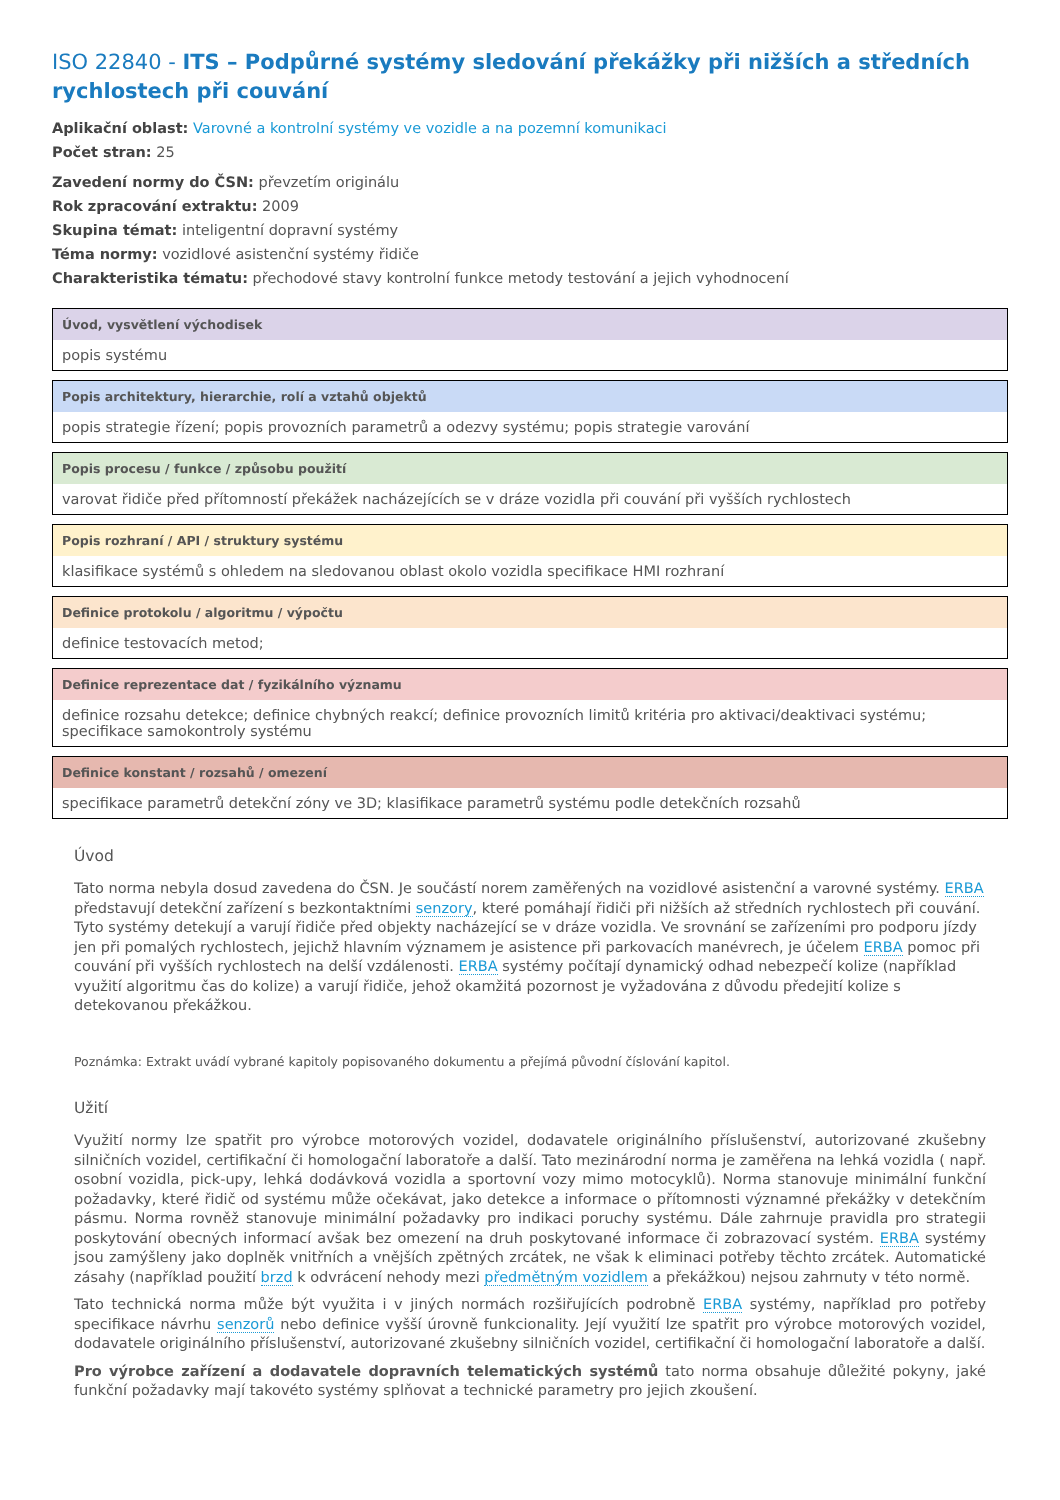ISO 22840 - ITS – Podpůrné systémy sledování překážky při nižších a středních rychlostech při couvání
Aplikační oblast: Varovné a kontrolní systémy ve vozidle a na pozemní komunikaci
Počet stran: 25
Zavedení normy do ČSN: převzetím originálu
Rok zpracování extraktu: 2009
Skupina témat: inteligentní dopravní systémy
Téma normy: vozidlové asistenční systémy řidiče
Charakteristika tématu: přechodové stavy kontrolní funkce metody testování a jejich vyhodnocení
Úvod, vysvětlení východisek
popis systému
Popis architektury, hierarchie, rolí a vztahů objektů
popis strategie řízení; popis provozních parametrů a odezvy systému; popis strategie varování
Popis procesu / funkce / způsobu použití
varovat řidiče před přítomností překážek nacházejících se v dráze vozidla při couvání při vyšších rychlostech
Popis rozhraní / API / struktury systému
klasifikace systémů s ohledem na sledovanou oblast okolo vozidla specifikace HMI rozhraní
Definice protokolu / algoritmu / výpočtu
definice testovacích metod;
Definice reprezentace dat / fyzikálního významu
definice rozsahu detekce; definice chybných reakcí; definice provozních limitů kritéria pro aktivaci/deaktivaci systému; specifikace samokontroly systému
Definice konstant / rozsahů / omezení
specifikace parametrů detekční zóny ve 3D; klasifikace parametrů systému podle detekčních rozsahů
Úvod
Tato norma nebyla dosud zavedena do ČSN. Je součástí norem zaměřených na vozidlové asistenční a varovné systémy. ERBA představují detekční zařízení s bezkontaktními senzory, které pomáhají řidiči při nižších až středních rychlostech při couvání. Tyto systémy detekují a varují řidiče před objekty nacházející se v dráze vozidla. Ve srovnání se zařízeními pro podporu jízdy jen při pomalých rychlostech, jejichž hlavním významem je asistence při parkovacích manévrech, je účelem ERBA pomoc při couvání při vyšších rychlostech na delší vzdálenosti. ERBA systémy počítají dynamický odhad nebezpečí kolize (například využití algoritmu čas do kolize) a varují řidiče, jehož okamžitá pozornost je vyžadována z důvodu předejití kolize s detekovanou překážkou.
Poznámka: Extrakt uvádí vybrané kapitoly popisovaného dokumentu a přejímá původní číslování kapitol.
Užití
Využití normy lze spatřit pro výrobce motorových vozidel, dodavatele originálního příslušenství, autorizované zkušebny silničních vozidel, certifikační či homologační laboratoře a další. Tato mezinárodní norma je zaměřena na lehká vozidla ( např. osobní vozidla, pick-upy, lehká dodávková vozidla a sportovní vozy mimo motocyklů). Norma stanovuje minimální funkční požadavky, které řidič od systému může očekávat, jako detekce a informace o přítomnosti významné překážky v detekčním pásmu. Norma rovněž stanovuje minimální požadavky pro indikaci poruchy systému. Dále zahrnuje pravidla pro strategii poskytování obecných informací avšak bez omezení na druh poskytované informace či zobrazovací systém. ERBA systémy jsou zamýšleny jako doplněk vnitřních a vnějších zpětných zrcátek, ne však k eliminaci potřeby těchto zrcátek. Automatické zásahy (například použití brzd k odvrácení nehody mezi předmětným vozidlem a překážkou) nejsou zahrnuty v této normě.
Tato technická norma může být využita i v jiných normách rozšiřujících podrobně ERBA systémy, například pro potřeby specifikace návrhu senzorů nebo definice vyšší úrovně funkcionality. Její využití lze spatřit pro výrobce motorových vozidel, dodavatele originálního příslušenství, autorizované zkušebny silničních vozidel, certifikační či homologační laboratoře a další.
Pro výrobce zařízení a dodavatele dopravních telematických systémů tato norma obsahuje důležité pokyny, jaké funkční požadavky mají takovéto systémy splňovat a technické parametry pro jejich zkoušení.